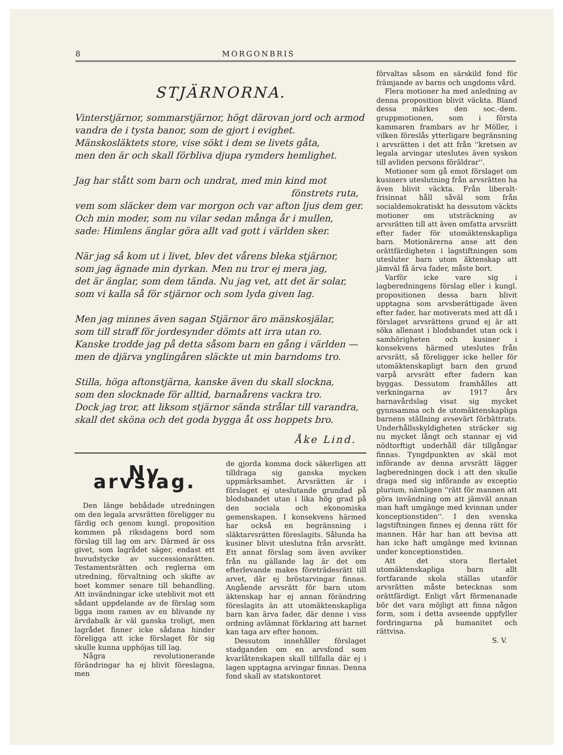8 MORGONBRIS
STJÄRNORNA.
Vinterstjärnor, sommarstjärnor, högt därovan jord och armod
vandra de i tysta banor, som de gjort i evighet.
Mänskosläktets store, vise sökt i dem se livets gåta,
men den är och skall förbliva djupa rymders hemlighet.
Jag har stått som barn och undrat, med min kind mot
fönstrets ruta,
vem som släcker dem var morgon och var afton ljus dem ger.
Och min moder, som nu vilar sedan många år i mullen,
sade: Himlens änglar göra allt vad gott i världen sker.
När jag så kom ut i livet, blev det vårens bleka stjärnor,
som jag ägnade min dyrkan. Men nu tror ej mera jag,
det är änglar, som dem tända. Nu jag vet, att det är solar,
som vi kalla så för stjärnor och som lyda given lag.
Men jag minnes även sagan Stjärnor äro mänskosjälar,
som till straff för jordesynder dömts att irra utan ro.
Kanske trodde jag på detta såsom barn en gång i världen —
men de djärva ynglingåren släckte ut min barndoms tro.
Stilla, höga aftonstjärna, kanske även du skall slockna,
som den slocknade för alltid, barnaårens vackra tro.
Dock jag tror, att liksom stjärnor sända strålar till varandra,
skall det sköna och det goda bygga åt oss hoppets bro.
Åke Lind.
Ny arvslag.
Den länge bebådade utredningen om den legala arvsrätten föreligger nu färdig och genom kungl. proposition kommen på riksdagens bord som förslag till lag om arv. Därmed är oss givet, som lagrådet säger, endast ett huvudstycke av successionsrätten. Testamentsrätten och reglerna om utredning, förvaltning och skifte av boet kommer senare till behandling. Att invändningar icke uteblivit mot ett sådant uppdelande av de förslag som ligga inom ramen av en blivande ny ärvdabalk är väl ganska troligt, men lagrådet finner icke sådana hinder föreligga att icke förslaget för sig skulle kunna upphöjas till lag.
Några revolutionerande förändringar ha ej blivit föreslagna, men
de gjorda komma dock säkerligen att tilldraga sig ganska mycken uppmärksamhet. Arvsrätten är i förslaget ej uteslutande grundad på blodsbandet utan i lika hög grad på den sociala och ekonomiska gemenskapen. I konsekvens härmed har också en begränsning i släktarvsrätten föreslagits. Sålunda ha kusiner blivit uteslutna från arvsrätt. Ett annat förslag som även avviker från nu gällande lag är det om efterlevande makes företrädesrätt till arvet, där ej bröstarvingar finnas. Angående arvsrätt för barn utom äktenskap har ej annan förändring föreslagits än att utomäktenskapliga barn kan ärva fader, där denne i viss ordning avlämnat förklaring att barnet kan taga arv efter honom.
Dessutom innehåller förslaget stadganden om en arvsfond som kvarlåtenskapen skall tillfalla där ej i lagen upptagna arvingar finnas. Denna fond skall av statskontoret
förvaltas såsom en särskild fond för främjande av barns och ungdoms vård.
Flera motioner ha med anledning av denna proposition blivit väckta. Bland dessa märkes den soc.-dem. gruppmotionen, som i första kammaren frambars av hr Möller, i vilken föreslås ytterligare begränsning i arvsrätten i det att från ''kretsen av legala arvingar uteslutes även syskon till avliden persons föräldrar''.
Motioner som gå emot förslaget om kusiners uteslutning från arvsrätten ha även blivit väckta. Från liberalt-frisinnat håll såväl som från socialdemokratiskt ha dessutom väckts motioner om utsträckning av arvsrätten till att även omfatta arvsrätt efter fader för utomäktenskapliga barn. Motionärerna anse att den orättfärdigheten i lagstiftningen som utesluter barn utom äktenskap att jämväl få ärva fader, måste bort.
Varför icke vare sig i lagberedningens förslag eller i kungl. propositionen dessa barn blivit upptagna som arvsberättigade även efter fader, har motiverats med att då i förslaget arvsrättens grund ej är att söka allenast i blodsbandet utan ock i samhörigheten och kusiner i konsekvens härmed uteslutes från arvsrätt, så föreligger icke heller för utomäktenskapligt barn den grund varpå arvsrätt efter fadern kan byggas. Dessutom framhålles att verkningarna av 1917 års barnavårdslag visat sig mycket gynnsamma och de utomäktenskapliga barnens ställning avsevärt förbättrats. Underhållsskyldigheten sträcker sig nu mycket långt och stannar ej vid nödtorftigt underhåll där tillgångar finnas. Tyngdpunkten av skäl mot införande av denna arvsrätt lägger lagberedningen dock i att den skulle draga med sig införande av exceptio plurium, nämligen ''rätt för mannen att göra invändning om att jämväl annan man haft umgänge med kvinnan under konceptionstiden''. I den svenska lagstiftningen finnes ej denna rätt för mannen. Här har han att bevisa att han icke haft umgänge med kvinnan under konceptionstiden.
Att det stora flertalet utomäktenskapliga barn allt fortfarande skola ställas utanför arvsrätten måste betecknas som orättfärdigt. Enligt vårt förmenanade bör det vara möjligt att finna någon form, som i detta avseende uppfyller fordringarna på humanitet och rättvisa.
S. V.